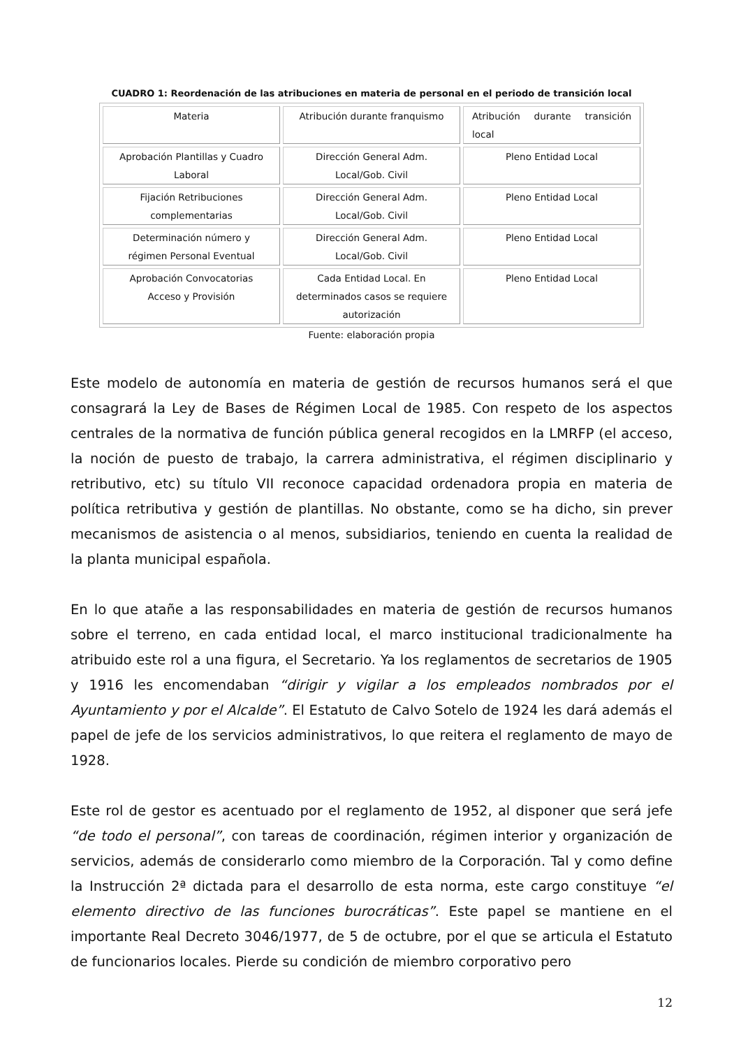CUADRO 1: Reordenación de las atribuciones en materia de personal en el periodo de transición local
| Materia | Atribución durante franquismo | Atribución durante transición local |
| Aprobación Plantillas y Cuadro Laboral | Dirección General Adm. Local/Gob. Civil | Pleno Entidad Local |
| Fijación Retribuciones complementarias | Dirección General Adm. Local/Gob. Civil | Pleno Entidad Local |
| Determinación número y régimen Personal Eventual | Dirección General Adm. Local/Gob. Civil | Pleno Entidad Local |
| Aprobación Convocatorias Acceso y Provisión | Cada Entidad Local. En determinados casos se requiere autorización | Pleno Entidad Local |
Fuente: elaboración propia
Este modelo de autonomía en materia de gestión de recursos humanos será el que consagrará la Ley de Bases de Régimen Local de 1985. Con respeto de los aspectos centrales de la normativa de función pública general recogidos en la LMRFP (el acceso, la noción de puesto de trabajo, la carrera administrativa, el régimen disciplinario y retributivo, etc) su título VII reconoce capacidad ordenadora propia en materia de política retributiva y gestión de plantillas. No obstante, como se ha dicho, sin prever mecanismos de asistencia o al menos, subsidiarios, teniendo en cuenta la realidad de la planta municipal española.
En lo que atañe a las responsabilidades en materia de gestión de recursos humanos sobre el terreno, en cada entidad local, el marco institucional tradicionalmente ha atribuido este rol a una figura, el Secretario. Ya los reglamentos de secretarios de 1905 y 1916 les encomendaban “dirigir y vigilar a los empleados nombrados por el Ayuntamiento y por el Alcalde”. El Estatuto de Calvo Sotelo de 1924 les dará además el papel de jefe de los servicios administrativos, lo que reitera el reglamento de mayo de 1928.
Este rol de gestor es acentuado por el reglamento de 1952, al disponer que será jefe “de todo el personal”, con tareas de coordinación, régimen interior y organización de servicios, además de considerarlo como miembro de la Corporación. Tal y como define la Instrucción 2ª dictada para el desarrollo de esta norma, este cargo constituye “el elemento directivo de las funciones burocráticas”. Este papel se mantiene en el importante Real Decreto 3046/1977, de 5 de octubre, por el que se articula el Estatuto de funcionarios locales. Pierde su condición de miembro corporativo pero
12